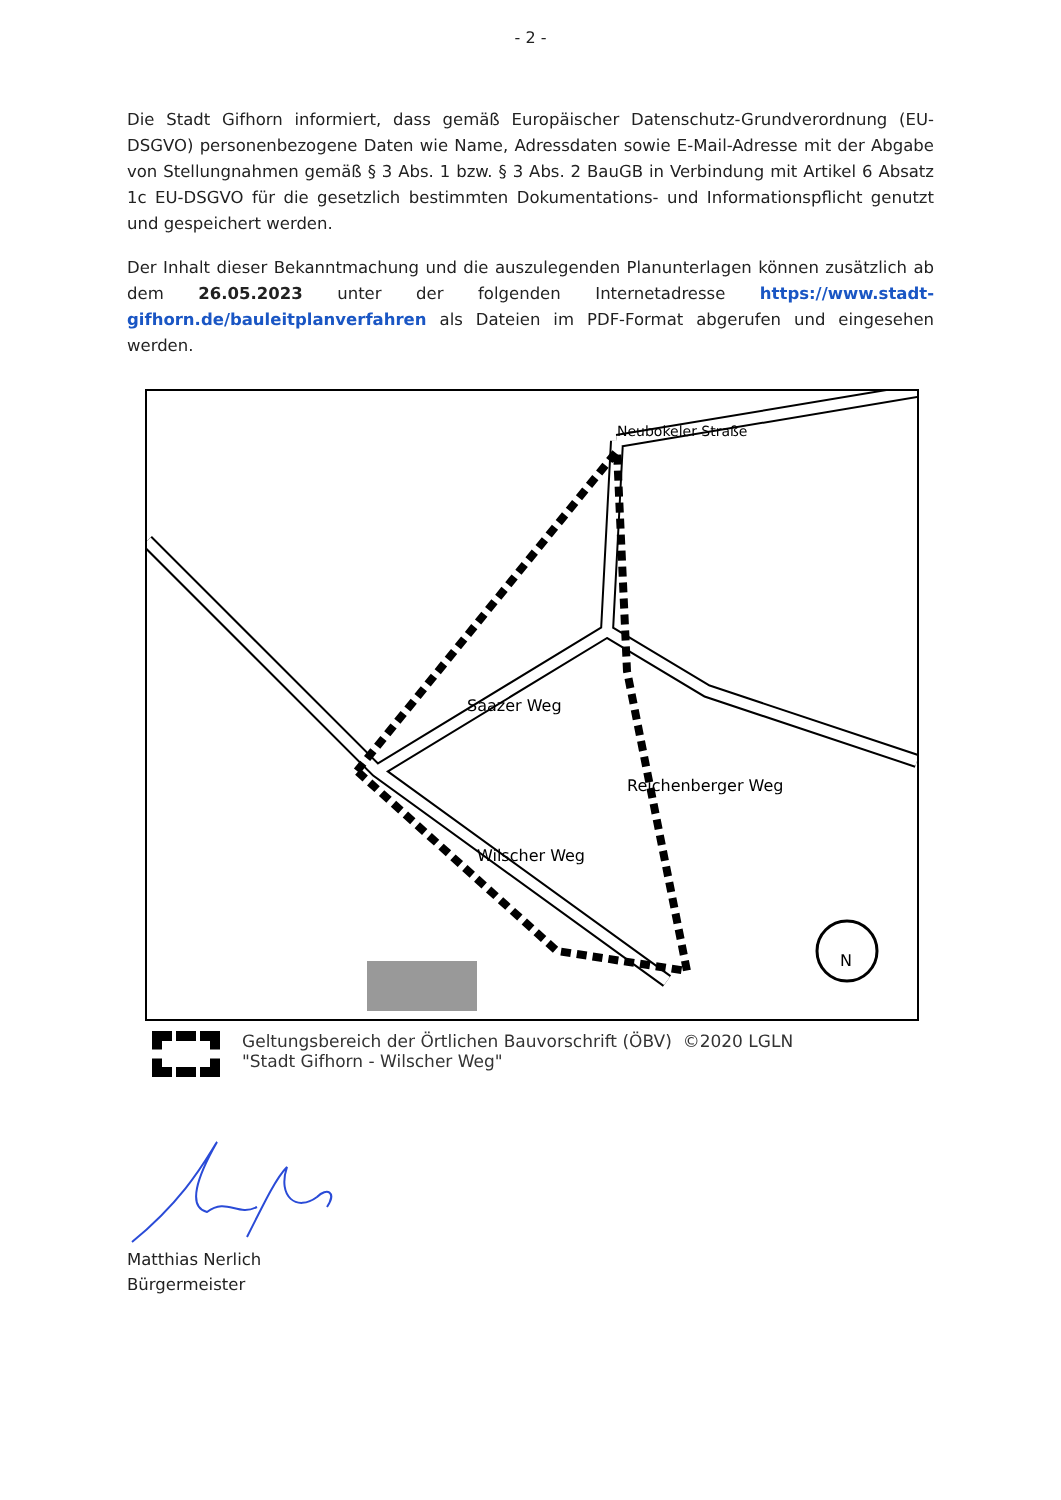- 2 -
Die Stadt Gifhorn informiert, dass gemäß Europäischer Datenschutz-Grundverordnung (EU-DSGVO) personenbezogene Daten wie Name, Adressdaten sowie E-Mail-Adresse mit der Abgabe von Stellungnahmen gemäß § 3 Abs. 1 bzw. § 3 Abs. 2 BauGB in Verbindung mit Artikel 6 Absatz 1c EU-DSGVO für die gesetzlich bestimmten Dokumentations- und Informationspflicht genutzt und gespeichert werden.
Der Inhalt dieser Bekanntmachung und die auszulegenden Planunterlagen können zusätzlich ab dem 26.05.2023 unter der folgenden Internetadresse https://www.stadt-gifhorn.de/bauleitplanverfahren als Dateien im PDF-Format abgerufen und eingesehen werden.
Neubokeler Straße
Saazer Weg
Wilscher Weg
Reichenberger Weg
N
Geltungsbereich der Örtlichen Bauvorschrift (ÖBV) ©2020 LGLN
"Stadt Gifhorn - Wilscher Weg"
Matthias Nerlich
Bürgermeister